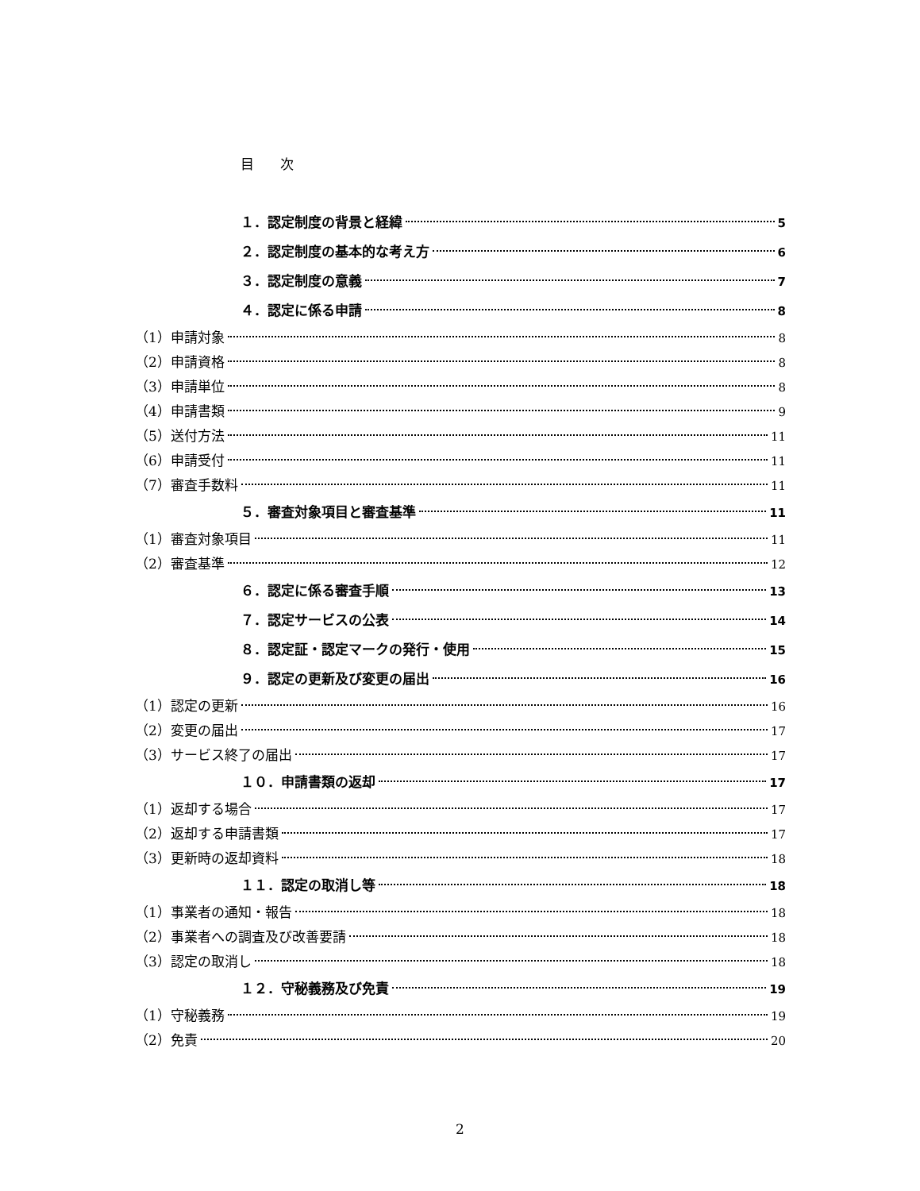目 次
１．認定制度の背景と経緯 5
２．認定制度の基本的な考え方 6
３．認定制度の意義 7
４．認定に係る申請 8
（1）申請対象 8
（2）申請資格 8
（3）申請単位 8
（4）申請書類 9
（5）送付方法 11
（6）申請受付 11
（7）審査手数料 11
５．審査対象項目と審査基準 11
（1）審査対象項目 11
（2）審査基準 12
６．認定に係る審査手順 13
７．認定サービスの公表 14
８．認定証・認定マークの発行・使用 15
９．認定の更新及び変更の届出 16
（1）認定の更新 16
（2）変更の届出 17
（3）サービス終了の届出 17
１０．申請書類の返却 17
（1）返却する場合 17
（2）返却する申請書類 17
（3）更新時の返却資料 18
１１．認定の取消し等 18
（1）事業者の通知・報告 18
（2）事業者への調査及び改善要請 18
（3）認定の取消し 18
１２．守秘義務及び免責 19
（1）守秘義務 19
（2）免責 20
2